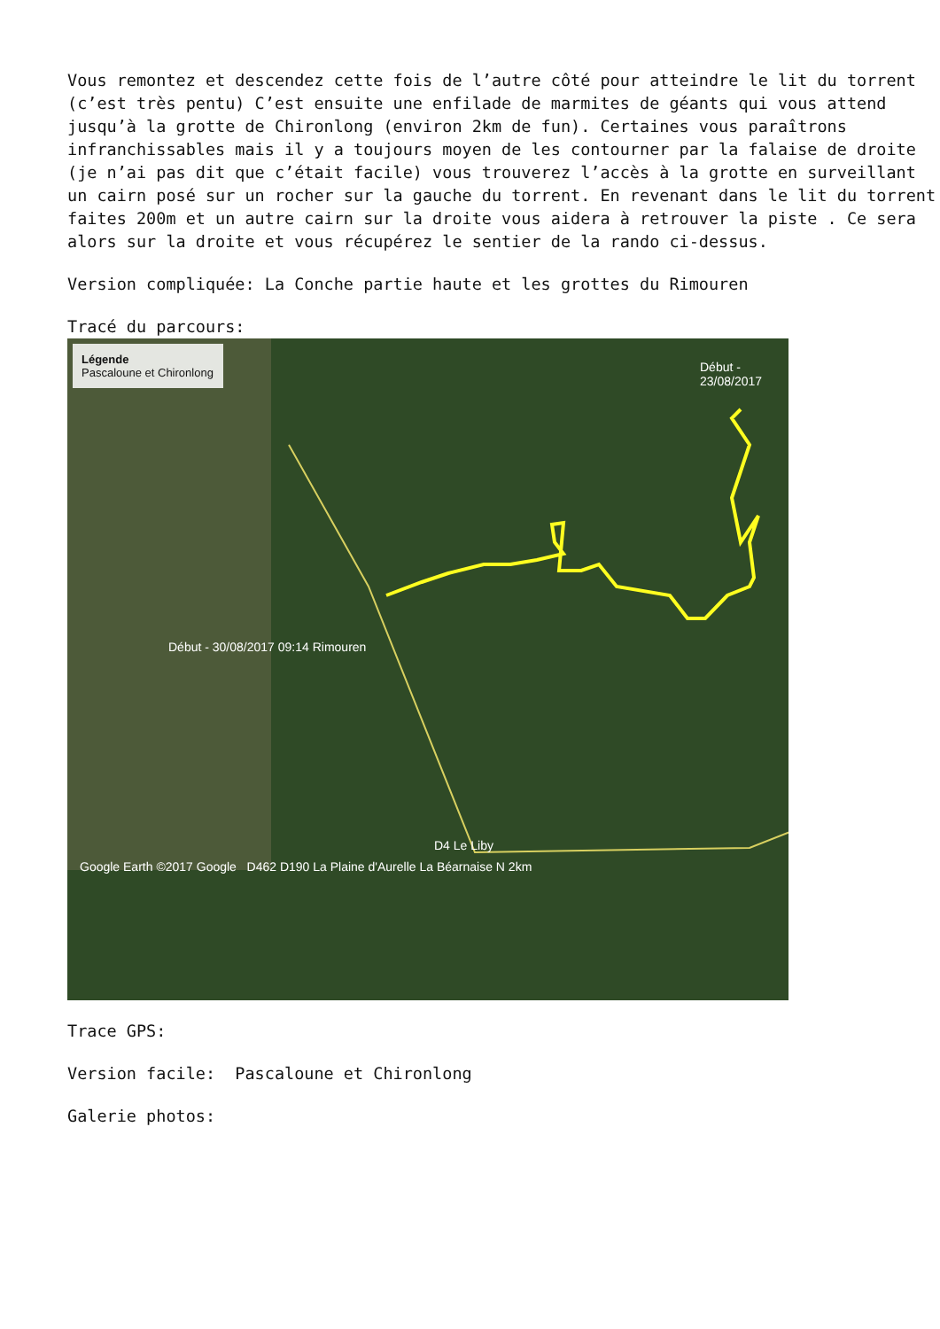Vous remontez et descendez cette fois de l’autre côté pour atteindre le lit du torrent (c’est très pentu) C’est ensuite une enfilade de marmites de géants qui vous attend jusqu’à la grotte de Chironlong (environ 2km de fun). Certaines vous paraîtrons infranchissables mais il y a toujours moyen de les contourner par la falaise de droite (je n’ai pas dit que c’était facile) vous trouverez l’accès à la grotte en surveillant un cairn posé sur un rocher sur la gauche du torrent. En revenant dans le lit du torrent faites 200m et un autre cairn sur la droite vous aidera à retrouver la piste . Ce sera alors sur la droite et vous récupérez le sentier de la rando ci-dessus.
Version compliquée: La Conche partie haute et les grottes du Rimouren
Tracé du parcours:
Légende
Pascaloune et Chironlong
Début - 30/08/2017 09:14 Rimouren
Début - 23/08/2017
D4 Le Liby
Google Earth ©2017 Google D462 D190 La Plaine d'Aurelle La Béarnaise N 2km
Trace GPS:
Version facile: Pascaloune et Chironlong
Galerie photos: